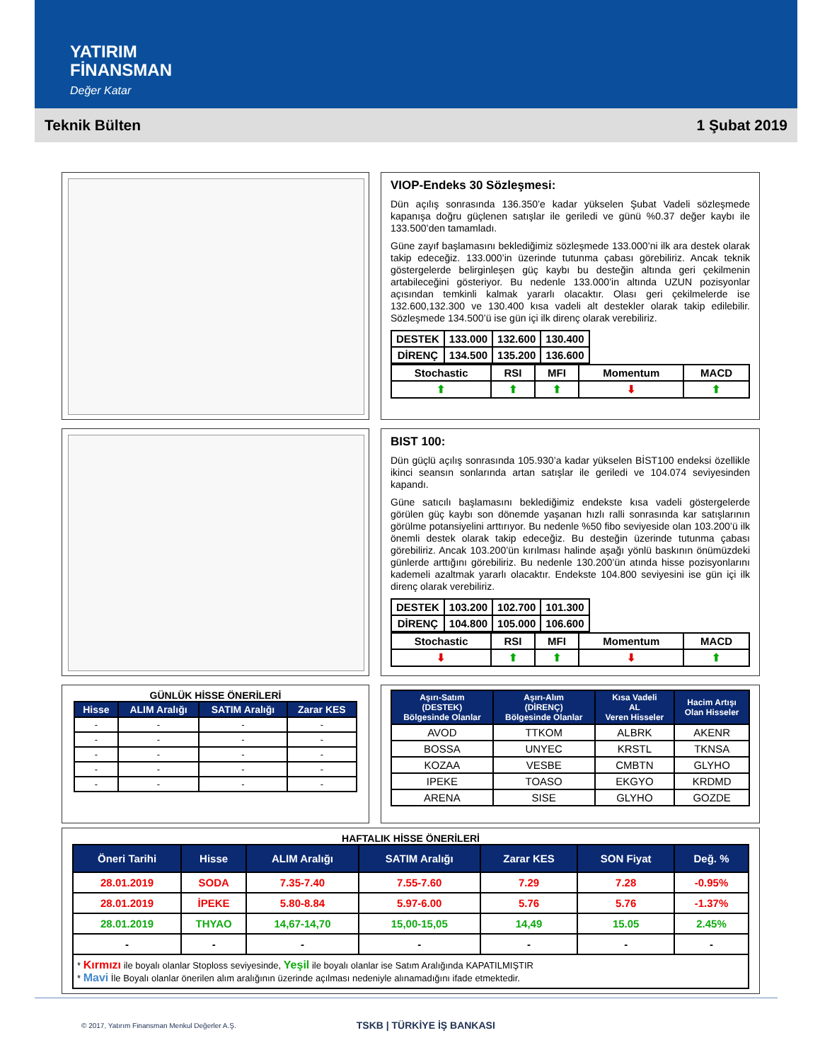YATIRIM
FİNANSMAN
Değer Katar
Teknik Bülten 1 Şubat 2019
VIOP-Endeks 30 Sözleşmesi:
Dün açılış sonrasında 136.350’e kadar yükselen Şubat Vadeli sözleşmede kapanışa doğru güçlenen satışlar ile geriledi ve günü %0.37 değer kaybı ile 133.500’den tamamladı.
Güne zayıf başlamasını beklediğimiz sözleşmede 133.000’ni ilk ara destek olarak takip edeceğiz. 133.000’in üzerinde tutunma çabası görebiliriz. Ancak teknik göstergelerde belirginleşen güç kaybı bu desteğin altında geri çekilmenin artabileceğini gösteriyor. Bu nedenle 133.000’in altında UZUN pozisyonlar açısından temkinli kalmak yararlı olacaktır. Olası geri çekilmelerde ise 132.600,132.300 ve 130.400 kısa vadeli alt destekler olarak takip edilebilir. Sözleşmede 134.500’ü ise gün içi ilk direnç olarak verebiliriz.
| DESTEK | 133.000 | 132.600 | 130.400 |
| DİRENÇ | 134.500 | 135.200 | 136.600 |
| Stochastic | RSI | MFI | Momentum | MACD |
| ⬆ | ⬆ | ⬆ | ⬇ | ⬆ |
BIST 100:
Dün güçlü açılış sonrasında 105.930’a kadar yükselen BİST100 endeksi özellikle ikinci seansın sonlarında artan satışlar ile geriledi ve 104.074 seviyesinden kapandı.
Güne satıcılı başlamasını beklediğimiz endekste kısa vadeli göstergelerde görülen güç kaybı son dönemde yaşanan hızlı ralli sonrasında kar satışlarının görülme potansiyelini arttırıyor. Bu nedenle %50 fibo seviyeside olan 103.200’ü ilk önemli destek olarak takip edeceğiz. Bu desteğin üzerinde tutunma çabası görebiliriz. Ancak 103.200’ün kırılması halinde aşağı yönlü baskının önümüzdeki günlerde arttığını görebiliriz. Bu nedenle 130.200’ün atında hisse pozisyonlarını kademeli azaltmak yararlı olacaktır. Endekste 104.800 seviyesini ise gün içi ilk direnç olarak verebiliriz.
| DESTEK | 103.200 | 102.700 | 101.300 |
| DİRENÇ | 104.800 | 105.000 | 106.600 |
| Stochastic | RSI | MFI | Momentum | MACD |
| ⬇ | ⬆ | ⬆ | ⬇ | ⬆ |
GÜNLÜK HİSSE ÖNERİLERİ
| Hisse | ALIM Aralığı | SATIM Aralığı | Zarar KES |
| --- | --- | --- | --- |
| - | - | - | - |
| - | - | - | - |
| - | - | - | - |
| - | - | - | - |
| - | - | - | - |
| Aşırı-Satım (DESTEK) Bölgesinde Olanlar | Aşırı-Alım (DİRENÇ) Bölgesinde Olanlar | Kısa Vadeli AL Veren Hisseler | Hacim Artışı Olan Hisseler |
| --- | --- | --- | --- |
| AVOD | TTKOM | ALBRK | AKENR |
| BOSSA | UNYEC | KRSTL | TKNSA |
| KOZAA | VESBE | CMBTN | GLYHO |
| IPEKE | TOASO | EKGYO | KRDMD |
| ARENA | SISE | GLYHO | GOZDE |
HAFTALIK HİSSE ÖNERİLERİ
| Öneri Tarihi | Hisse | ALIM Aralığı | SATIM Aralığı | Zarar KES | SON Fiyat | Değ. % |
| --- | --- | --- | --- | --- | --- | --- |
| 28.01.2019 | SODA | 7.35-7.40 | 7.55-7.60 | 7.29 | 7.28 | -0.95% |
| 28.01.2019 | İPEKE | 5.80-8.84 | 5.97-6.00 | 5.76 | 5.76 | -1.37% |
| 28.01.2019 | THYAO | 14,67-14,70 | 15,00-15,05 | 14,49 | 15.05 | 2.45% |
| - | - | - | - | - | - | - |
| * Kırmızı ile boyalı olanlar Stoploss seviyesinde, Yeşil ile boyalı olanlar ise Satım Aralığında KAPATILMIŞTIR * Mavi İle Boyalı olanlar önerilen alım aralığının üzerinde açılması nedeniyle alınamadığını ifade etmektedir. | | | | | | |
© 2017, Yatırım Finansman Menkul Değerler A.Ş. TSKB | TÜRKİYE İŞ BANKASI